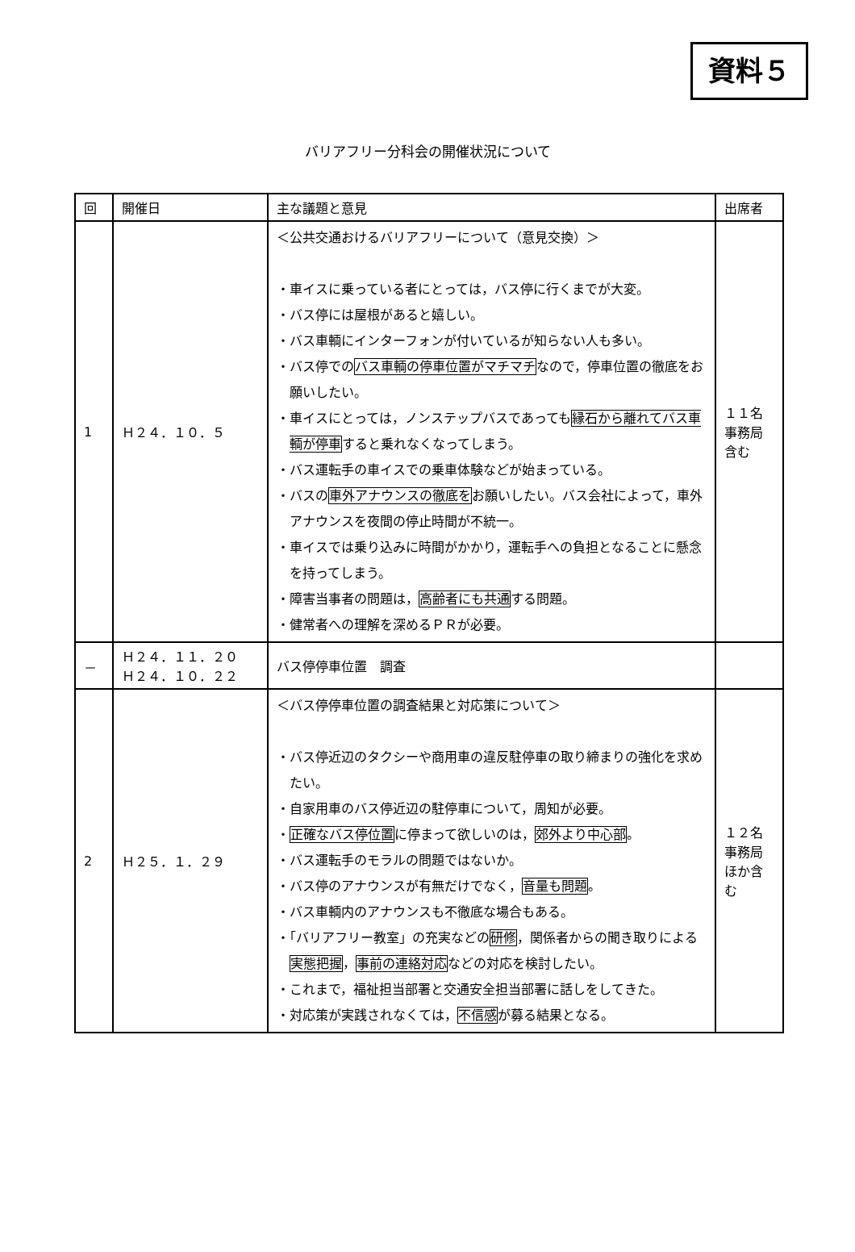資料５
バリアフリー分科会の開催状況について
| 回 | 開催日 | 主な議題と意見 | 出席者 |
| --- | --- | --- | --- |
| 1 | Ｈ２４．１０．５ | ＜公共交通おけるバリアフリーについて（意見交換）＞ ・車イスに乗っている者にとっては，バス停に行くまでが大変。 ・バス停には屋根があると嬉しい。 ・バス車輌にインターフォンが付いているが知らない人も多い。 ・バス停での バス車輌の停車位置がマチマチ なので，停車位置の徹底をお願いしたい。 ・車イスにとっては，ノンステップバスであっても 縁石から離れてバス車輌が停車 すると乗れなくなってしまう。 ・バス運転手の車イスでの乗車体験などが始まっている。 ・バスの 車外アナウンスの徹底を お願いしたい。バス会社によって，車外アナウンスを夜間の停止時間が不統一。 ・車イスでは乗り込みに時間がかかり，運転手への負担となることに懸念を持ってしまう。 ・障害当事者の問題は， 高齢者にも共通 する問題。 ・健常者への理解を深めるＰＲが必要。 | １１名 事務局 含む |
| － | Ｈ２４．１１．２０ Ｈ２４．１０．２２ | バス停停車位置 調査 | |
| 2 | Ｈ２５．１．２９ | ＜バス停停車位置の調査結果と対応策について＞ ・バス停近辺のタクシーや商用車の違反駐停車の取り締まりの強化を求めたい。 ・自家用車のバス停近辺の駐停車について，周知が必要。 ・ 正確なバス停位置 に停まって欲しいのは， 郊外より中心部 。 ・バス運転手のモラルの問題ではないか。 ・バス停のアナウンスが有無だけでなく， 音量も問題 。 ・バス車輌内のアナウンスも不徹底な場合もある。 ・「バリアフリー教室」の充実などの 研修 ，関係者からの聞き取りによる 実態把握 ， 事前の連絡対応 などの対応を検討したい。 ・これまで，福祉担当部署と交通安全担当部署に話しをしてきた。 ・対応策が実践されなくては， 不信感 が募る結果となる。 | １２名 事務局 ほか含む |